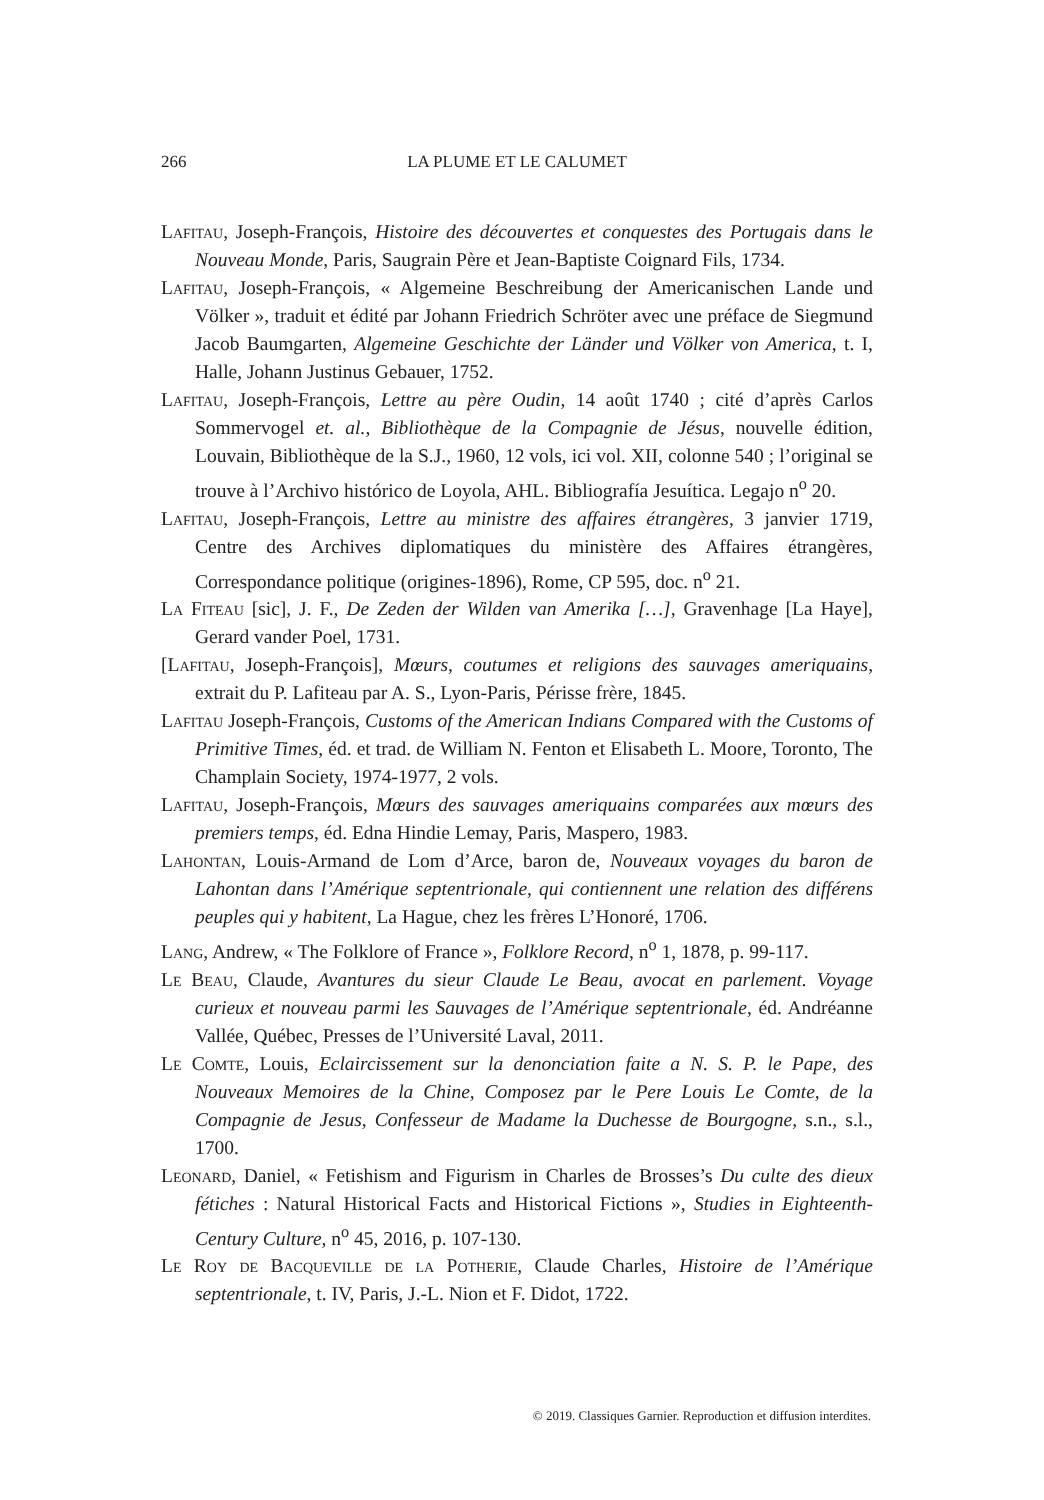266 LA PLUME ET LE CALUMET
Lafitau, Joseph-François, Histoire des découvertes et conquestes des Portugais dans le Nouveau Monde, Paris, Saugrain Père et Jean-Baptiste Coignard Fils, 1734.
Lafitau, Joseph-François, « Algemeine Beschreibung der Americanischen Lande und Völker », traduit et édité par Johann Friedrich Schröter avec une préface de Siegmund Jacob Baumgarten, Algemeine Geschichte der Länder und Völker von America, t. I, Halle, Johann Justinus Gebauer, 1752.
Lafitau, Joseph-François, Lettre au père Oudin, 14 août 1740 ; cité d’après Carlos Sommervogel et. al., Bibliothèque de la Compagnie de Jésus, nouvelle édition, Louvain, Bibliothèque de la S.J., 1960, 12 vols, ici vol. XII, colonne 540 ; l’original se trouve à l’Archivo histórico de Loyola, AHL. Bibliografía Jesuítica. Legajo n<sup>o</sup> 20.
Lafitau, Joseph-François, Lettre au ministre des affaires étrangères, 3 janvier 1719, Centre des Archives diplomatiques du ministère des Affaires étrangères, Correspondance politique (origines-1896), Rome, CP 595, doc. n<sup>o</sup> 21.
La Fiteau [sic], J. F., De Zeden der Wilden van Amerika […], Gravenhage [La Haye], Gerard vander Poel, 1731.
[Lafitau, Joseph-François], Mœurs, coutumes et religions des sauvages ameriquains, extrait du P. Lafiteau par A. S., Lyon-Paris, Périsse frère, 1845.
Lafitau Joseph-François, Customs of the American Indians Compared with the Customs of Primitive Times, éd. et trad. de William N. Fenton et Elisabeth L. Moore, Toronto, The Champlain Society, 1974-1977, 2 vols.
Lafitau, Joseph-François, Mœurs des sauvages ameriquains comparées aux mœurs des premiers temps, éd. Edna Hindie Lemay, Paris, Maspero, 1983.
Lahontan, Louis-Armand de Lom d’Arce, baron de, Nouveaux voyages du baron de Lahontan dans l’Amérique septentrionale, qui contiennent une relation des différens peuples qui y habitent, La Hague, chez les frères L’Honoré, 1706.
Lang, Andrew, « The Folklore of France », Folklore Record, n<sup>o</sup> 1, 1878, p. 99-117.
Le Beau, Claude, Avantures du sieur Claude Le Beau, avocat en parlement. Voyage curieux et nouveau parmi les Sauvages de l’Amérique septentrionale, éd. Andréanne Vallée, Québec, Presses de l’Université Laval, 2011.
Le Comte, Louis, Eclaircissement sur la denonciation faite a N. S. P. le Pape, des Nouveaux Memoires de la Chine, Composez par le Pere Louis Le Comte, de la Compagnie de Jesus, Confesseur de Madame la Duchesse de Bourgogne, s.n., s.l., 1700.
Leonard, Daniel, « Fetishism and Figurism in Charles de Brosses’s Du culte des dieux fétiches : Natural Historical Facts and Historical Fictions », Studies in Eighteenth-Century Culture, n<sup>o</sup> 45, 2016, p. 107-130.
Le Roy de Bacqueville de la Potherie, Claude Charles, Histoire de l’Amérique septentrionale, t. IV, Paris, J.-L. Nion et F. Didot, 1722.
© 2019. Classiques Garnier. Reproduction et diffusion interdites.